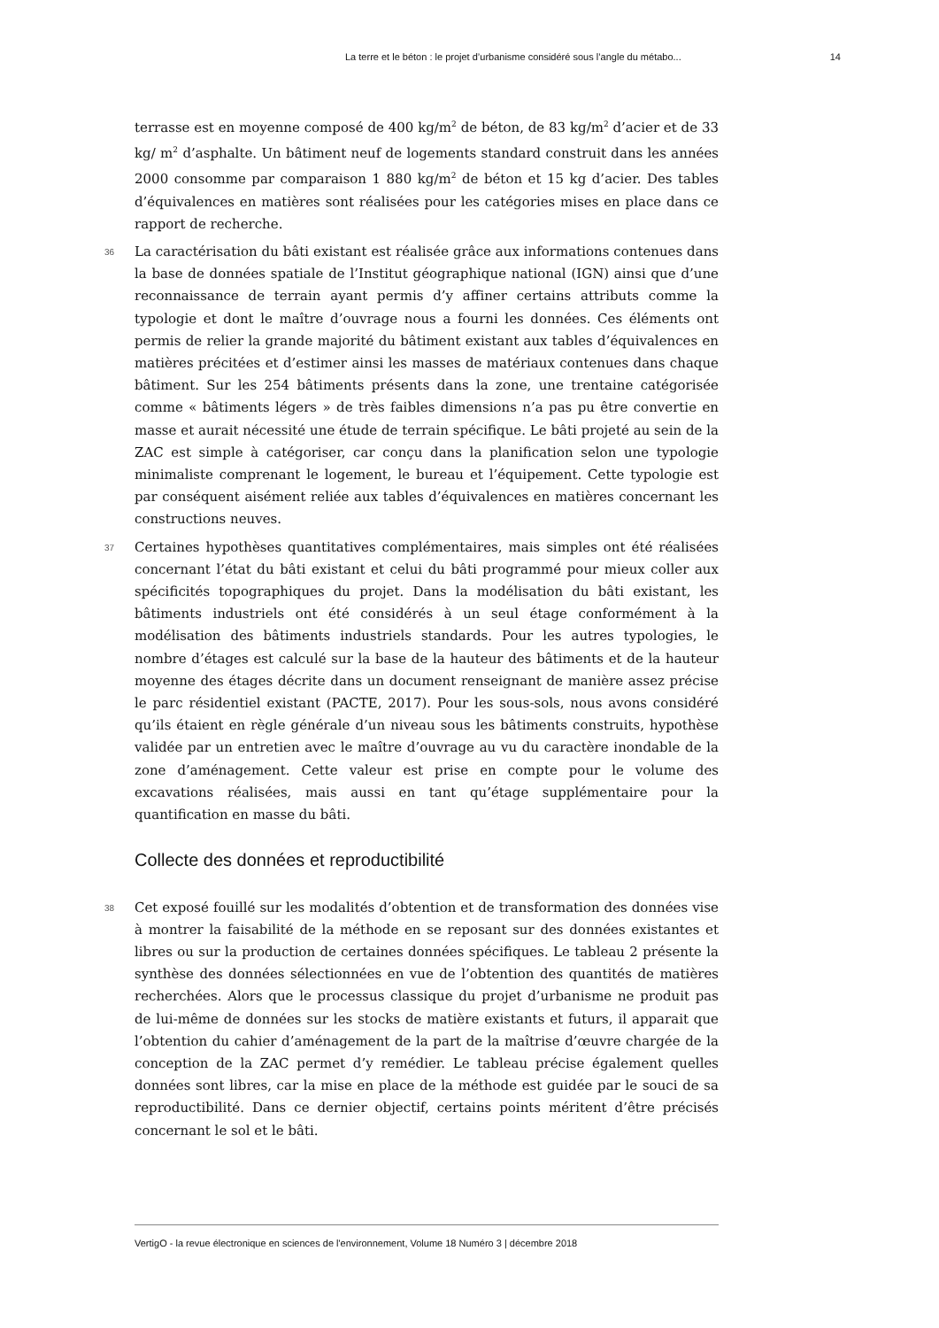La terre et le béton : le projet d’urbanisme considéré sous l’angle du métabo... 14
terrasse est en moyenne composé de 400 kg/m<sup>2</sup> de béton, de 83 kg/m<sup>2</sup> d’acier et de 33 kg/ m<sup>2</sup> d’asphalte. Un bâtiment neuf de logements standard construit dans les années 2000 consomme par comparaison 1 880 kg/m<sup>2</sup> de béton et 15 kg d’acier. Des tables d’équivalences en matières sont réalisées pour les catégories mises en place dans ce rapport de recherche.
36 La caractérisation du bâti existant est réalisée grâce aux informations contenues dans la base de données spatiale de l’Institut géographique national (IGN) ainsi que d’une reconnaissance de terrain ayant permis d’y affiner certains attributs comme la typologie et dont le maître d’ouvrage nous a fourni les données. Ces éléments ont permis de relier la grande majorité du bâtiment existant aux tables d’équivalences en matières précitées et d’estimer ainsi les masses de matériaux contenues dans chaque bâtiment. Sur les 254 bâtiments présents dans la zone, une trentaine catégorisée comme « bâtiments légers » de très faibles dimensions n’a pas pu être convertie en masse et aurait nécessité une étude de terrain spécifique. Le bâti projeté au sein de la ZAC est simple à catégoriser, car conçu dans la planification selon une typologie minimaliste comprenant le logement, le bureau et l’équipement. Cette typologie est par conséquent aisément reliée aux tables d’équivalences en matières concernant les constructions neuves.
37 Certaines hypothèses quantitatives complémentaires, mais simples ont été réalisées concernant l’état du bâti existant et celui du bâti programmé pour mieux coller aux spécificités topographiques du projet. Dans la modélisation du bâti existant, les bâtiments industriels ont été considérés à un seul étage conformément à la modélisation des bâtiments industriels standards. Pour les autres typologies, le nombre d’étages est calculé sur la base de la hauteur des bâtiments et de la hauteur moyenne des étages décrite dans un document renseignant de manière assez précise le parc résidentiel existant (PACTE, 2017). Pour les sous-sols, nous avons considéré qu’ils étaient en règle générale d’un niveau sous les bâtiments construits, hypothèse validée par un entretien avec le maître d’ouvrage au vu du caractère inondable de la zone d’aménagement. Cette valeur est prise en compte pour le volume des excavations réalisées, mais aussi en tant qu’étage supplémentaire pour la quantification en masse du bâti.
Collecte des données et reproductibilité
38 Cet exposé fouillé sur les modalités d’obtention et de transformation des données vise à montrer la faisabilité de la méthode en se reposant sur des données existantes et libres ou sur la production de certaines données spécifiques. Le tableau 2 présente la synthèse des données sélectionnées en vue de l’obtention des quantités de matières recherchées. Alors que le processus classique du projet d’urbanisme ne produit pas de lui-même de données sur les stocks de matière existants et futurs, il apparait que l’obtention du cahier d’aménagement de la part de la maîtrise d’œuvre chargée de la conception de la ZAC permet d’y remédier. Le tableau précise également quelles données sont libres, car la mise en place de la méthode est guidée par le souci de sa reproductibilité. Dans ce dernier objectif, certains points méritent d’être précisés concernant le sol et le bâti.
VertigO - la revue électronique en sciences de l'environnement, Volume 18 Numéro 3 | décembre 2018